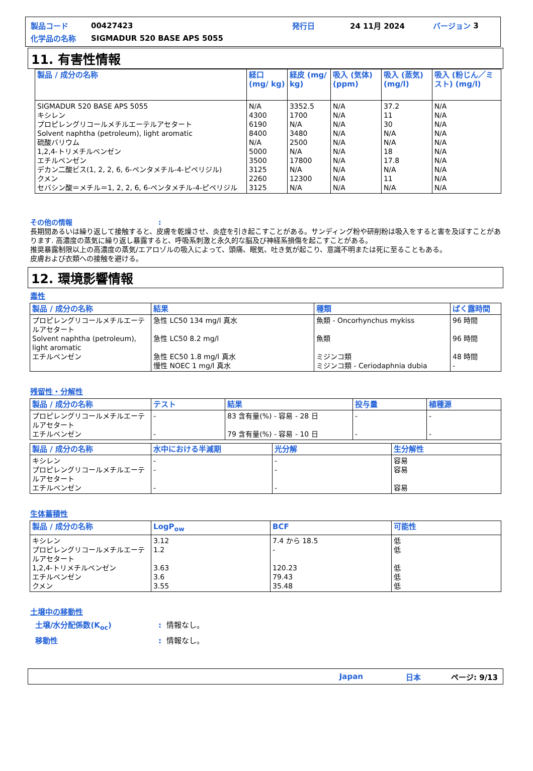製品コード 00427423 発行日 24 11月 2024 バージョン 3
化学品の名称 SIGMADUR 520 BASE APS 5055
11. 有害性情報
| 製品 / 成分の名称 | 経口 (mg/ kg) | 経皮 (mg/ kg) | 吸入 (気体) (ppm) | 吸入 (蒸気) (mg/l) | 吸入 (粉じん／ミスト) (mg/l) |
| --- | --- | --- | --- | --- | --- |
| SIGMADUR 520 BASE APS 5055 キシレン プロピレングリコールメチルエーテルアセタート Solvent naphtha (petroleum), light aromatic 硫酸バリウム 1,2,4-トリメチルベンゼン エチルベンゼン デカン二酸ビス(1, 2, 2, 6, 6-ペンタメチル-4-ピペリジル) クメン セバシン酸＝メチル＝1, 2, 2, 6, 6-ペンタメチル-4-ピペリジル | N/A 4300 6190 8400 N/A 5000 3500 3125 2260 3125 | 3352.5 1700 N/A 3480 2500 N/A 17800 N/A 12300 N/A | N/A N/A N/A N/A N/A N/A N/A N/A N/A N/A | 37.2 11 30 N/A N/A 18 17.8 N/A 11 N/A | N/A N/A N/A N/A N/A N/A N/A N/A N/A N/A |
その他の情報:
長期間あるいは繰り返して接触すると、皮膚を乾燥させ、炎症を引き起こすことがある。サンディング粉や研削粉は吸入をすると害を及ぼすことがあります. 高濃度の蒸気に繰り返し暴露すると、呼吸系刺激と永久的な脳及び神経系損傷を起こすことがある。
推奨暴露制限以上の高濃度の蒸気/エアロゾルの吸入によって、頭痛、眠気、吐き気が起こり、意識不明または死に至ることもある。
皮膚および衣類への接触を避ける。
12. 環境影響情報
毒性
| 製品 / 成分の名称 | 結果 | 種類 | ばく露時間 |
| --- | --- | --- | --- |
| プロピレングリコールメチルエーテルアセタート Solvent naphtha (petroleum), light aromatic エチルベンゼン | 急性 LC50 134 mg/l 真水 急性 LC50 8.2 mg/l 急性 EC50 1.8 mg/l 真水 慢性 NOEC 1 mg/l 真水 | 魚類 - Oncorhynchus mykiss 魚類 ミジンコ類 ミジンコ類 - Ceriodaphnia dubia | 96 時間 96 時間 48 時間 - |
残留性・分解性
| 製品 / 成分の名称 | テスト | 結果 | 投与量 | 植種源 |
| --- | --- | --- | --- | --- |
| プロピレングリコールメチルエーテルアセタート エチルベンゼン | - - | 83 含有量(%) - 容易 - 28 日 79 含有量(%) - 容易 - 10 日 | - - | - - |
| 製品 / 成分の名称 | 水中における半減期 | 光分解 | 生分解性 |
| --- | --- | --- | --- |
| キシレン プロピレングリコールメチルエーテルアセタート エチルベンゼン | - - - | - - - | 容易 容易 容易 |
生体蓄積性
| 製品 / 成分の名称 | LogP<sub>ow</sub> | BCF | 可能性 |
| --- | --- | --- | --- |
| キシレン プロピレングリコールメチルエーテルアセタート 1,2,4-トリメチルベンゼン エチルベンゼン クメン | 3.12 1.2 3.63 3.6 3.55 | 7.4 から 18.5 - 120.23 79.43 35.48 | 低 低 低 低 低 |
土壌中の移動性
土壌/水分配係数(K<sub>oc</sub>): 情報なし。
移動性: 情報なし。
Japan 日本 ページ: 9/13